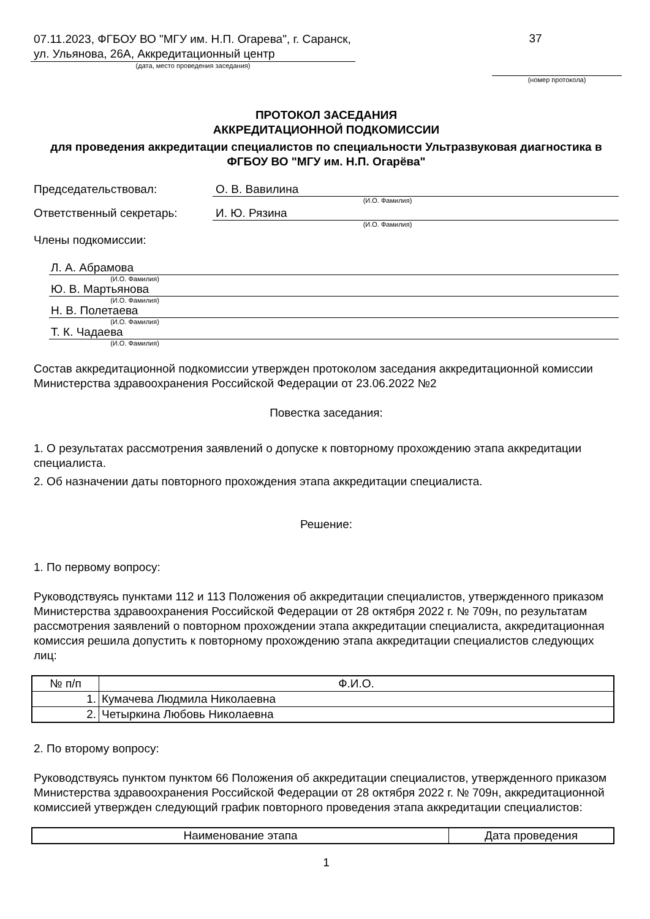07.11.2023, ФГБОУ ВО "МГУ им. Н.П. Огарева", г. Саранск, ул. Ульянова, 26А, Аккредитационный центр
(дата, место проведения заседания)
37
(номер протокола)
ПРОТОКОЛ ЗАСЕДАНИЯ
АККРЕДИТАЦИОННОЙ ПОДКОМИССИИ
для проведения аккредитации специалистов по специальности Ультразвуковая диагностика в ФГБОУ ВО "МГУ им. Н.П. Огарёва"
Председательствовал: О. В. Вавилина
(И.О. Фамилия)
Ответственный секретарь: И. Ю. Рязина
(И.О. Фамилия)
Члены подкомиссии:
Л. А. Абрамова
(И.О. Фамилия)
Ю. В. Мартьянова
(И.О. Фамилия)
Н. В. Полетаева
(И.О. Фамилия)
Т. К. Чадаева
(И.О. Фамилия)
Состав аккредитационной подкомиссии утвержден протоколом заседания аккредитационной комиссии Министерства здравоохранения Российской Федерации от 23.06.2022 №2
Повестка заседания:
1. О результатах рассмотрения заявлений о допуске к повторному прохождению этапа аккредитации специалиста.
2. Об назначении даты повторного прохождения этапа аккредитации специалиста.
Решение:
1. По первому вопросу:
Руководствуясь пунктами 112 и 113 Положения об аккредитации специалистов, утвержденного приказом Министерства здравоохранения Российской Федерации от 28 октября 2022 г. № 709н, по результатам рассмотрения заявлений о повторном прохождении этапа аккредитации специалиста, аккредитационная комиссия решила допустить к повторному прохождению этапа аккредитации специалистов следующих лиц:
| № п/п | Ф.И.О. |
| --- | --- |
| 1. | Кумачева Людмила Николаевна |
| 2. | Четыркина Любовь Николаевна |
2. По второму вопросу:
Руководствуясь пунктом пунктом 66 Положения об аккредитации специалистов, утвержденного приказом Министерства здравоохранения Российской Федерации от 28 октября 2022 г. № 709н, аккредитационной комиссией утвержден следующий график повторного проведения этапа аккредитации специалистов:
| Наименование этапа | Дата проведения |
| --- | --- |
1